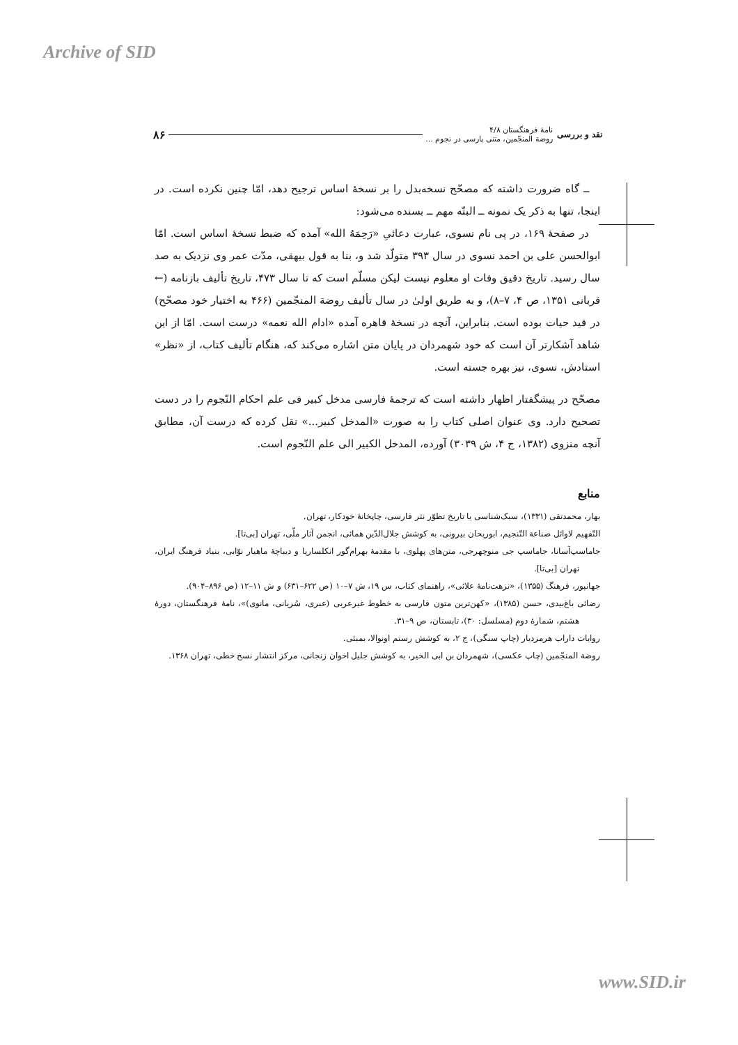Archive of SID
www.SID.ir
نقد و بررسی نامهٔ فرهنگستان ۴/۸
روضة المنجّمین، متنی پارسی در نجوم ... ۸۶
ــ گاه ضرورت داشته که مصحّح نسخه‌بدل را بر نسخهٔ اساس ترجیح دهد، امّا چنین نکرده است. در اینجا، تنها به ذکر یک نمونه ــ البتّه مهم ــ بسنده می‌شود:
در صفحهٔ ۱۶۹، در پی نام نسوی، عبارت دعائیِ «رَحِمَهُ الله» آمده که ضبط نسخهٔ اساس است. امّا ابوالحسن علی بن احمد نسوی در سال ۳۹۳ متولّد شد و، بنا به قول بیهقی، مدّت عمر وی نزدیک به صد سال رسید. تاریخ دقیق وفات او معلوم نیست لیکن مسلّم است که تا سال ۴۷۳، تاریخ تألیف بازنامه (← قربانی ۱۳۵۱، ص ۴، ۷–۸)، و به طریق اولیٰ در سال تألیف روضة المنجّمین (۴۶۶ به اختیار خود مصحّح) در قید حیات بوده است. بنابراین، آنچه در نسخهٔ قاهره آمده «ادام الله نعمه» درست است. امّا از این شاهد آشکارتر آن است که خود شهمردان در پایان متن اشاره می‌کند که، هنگام تألیف کتاب، از «نظر» استادش، نسوی، نیز بهره جسته است.
مصحّح در پیشگفتار اظهار داشته است که ترجمهٔ فارسی مدخل کبیر فی علم احکام النّجوم را در دست تصحیح دارد. وی عنوان اصلی کتاب را به صورت «المدخل کبیر...» نقل کرده که درست آن، مطابق آنچه منزوی (۱۳۸۲، ج ۴، ش ۳۰۳۹) آورده، المدخل الکبیر الی علم النّجوم است.
منابع
بهار، محمدتقی (۱۳۳۱)، سبک‌شناسی یا تاریخ تطوّر نثر فارسی، چاپخانهٔ خودکار، تهران.
التّفهیم لاوائل صناعة التّنجیم، ابوریحان بیرونی، به کوشش جلال‌الدّین همائی، انجمن آثار ملّی، تهران [بی‌تا].
جاماسپ‌آسانا، جاماسپ جی منوچهرجی، متن‌های پهلوی، با مقدمهٔ بهرام‌گور انکلساریا و دیباچهٔ ماهیار نوّابی، بنیاد فرهنگ ایران، تهران [بی‌تا].
جهانپور، فرهنگ (۱۳۵۵)، «نزهت‌نامهٔ علائی»، راهنمای کتاب، س ۱۹، ش ۷–۱۰ (ص ۶۲۲–۶۳۱) و ش ۱۱–۱۲ (ص ۸۹۶–۹۰۴).
رضائی باغ‌بیدی، حسن (۱۳۸۵)، «کهن‌ترین متون فارسی به خطوط غیرعربی (عبری، سُریانی، مانوی)»، نامهٔ فرهنگستان، دورهٔ هشتم، شمارهٔ دوم (مسلسل: ۳۰)، تابستان، ص ۹–۳۱.
روایات داراب هرمزدیار (چاپ سنگی)، ج ۲، به کوشش رستم اونوالا، بمبئی.
روضة المنجّمین (چاپ عکسی)، شهمردان بن ابی الخیر، به کوشش جلیل اخوان زنجانی، مرکز انتشار نسخ خطی، تهران ۱۳۶۸.